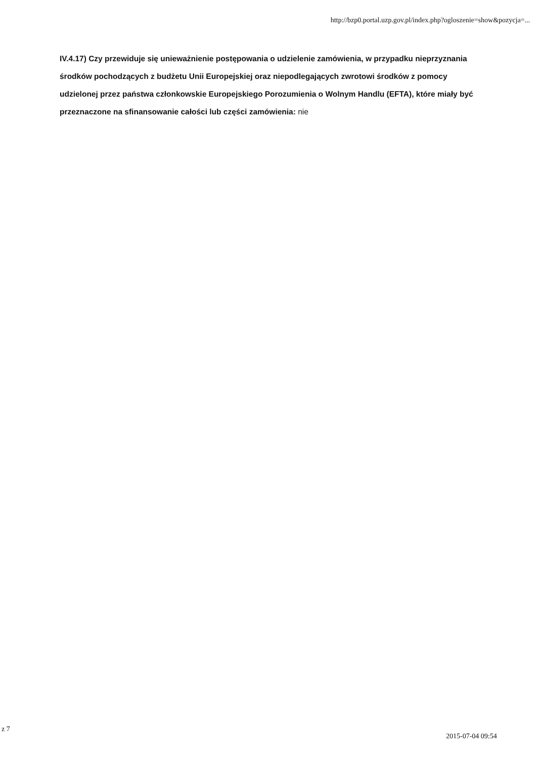http://bzp0.portal.uzp.gov.pl/index.php?ogloszenie=show&pozycja=...
IV.4.17) Czy przewiduje się unieważnienie postępowania o udzielenie zamówienia, w przypadku nieprzyznania środków pochodzących z budżetu Unii Europejskiej oraz niepodlegających zwrotowi środków z pomocy udzielonej przez państwa członkowskie Europejskiego Porozumienia o Wolnym Handlu (EFTA), które miały być przeznaczone na sfinansowanie całości lub części zamówienia: nie
z 7
2015-07-04 09:54